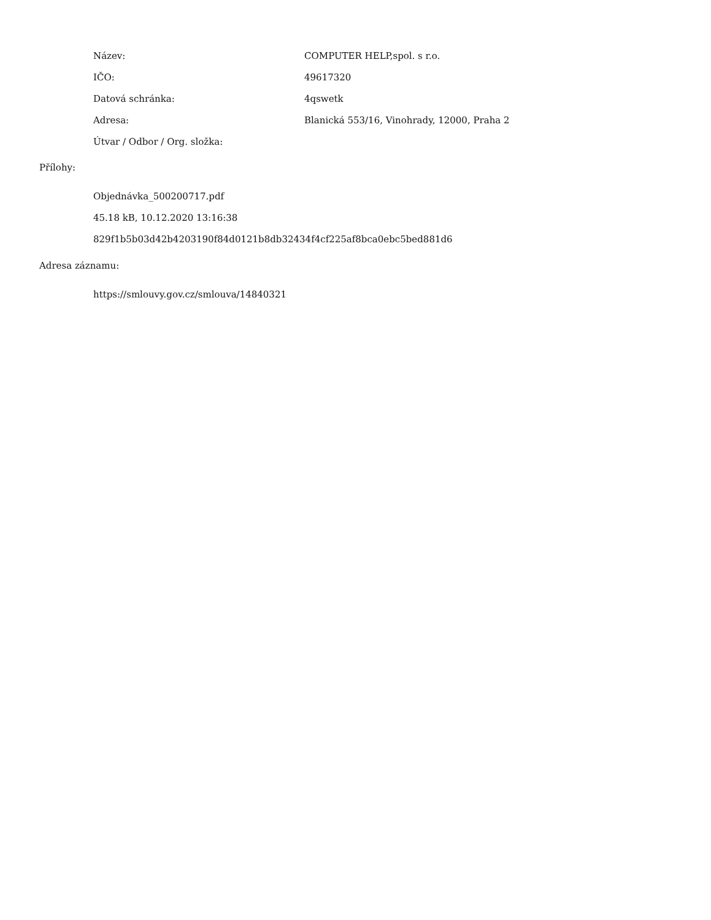| Název: | COMPUTER HELP,spol. s r.o. |
| IČO: | 49617320 |
| Datová schránka: | 4qswetk |
| Adresa: | Blanická 553/16, Vinohrady, 12000, Praha 2 |
| Útvar / Odbor / Org. složka: | |
Přílohy:
Objednávka_500200717.pdf
45.18 kB, 10.12.2020 13:16:38
829f1b5b03d42b4203190f84d0121b8db32434f4cf225af8bca0ebc5bed881d6
Adresa záznamu:
https://smlouvy.gov.cz/smlouva/14840321